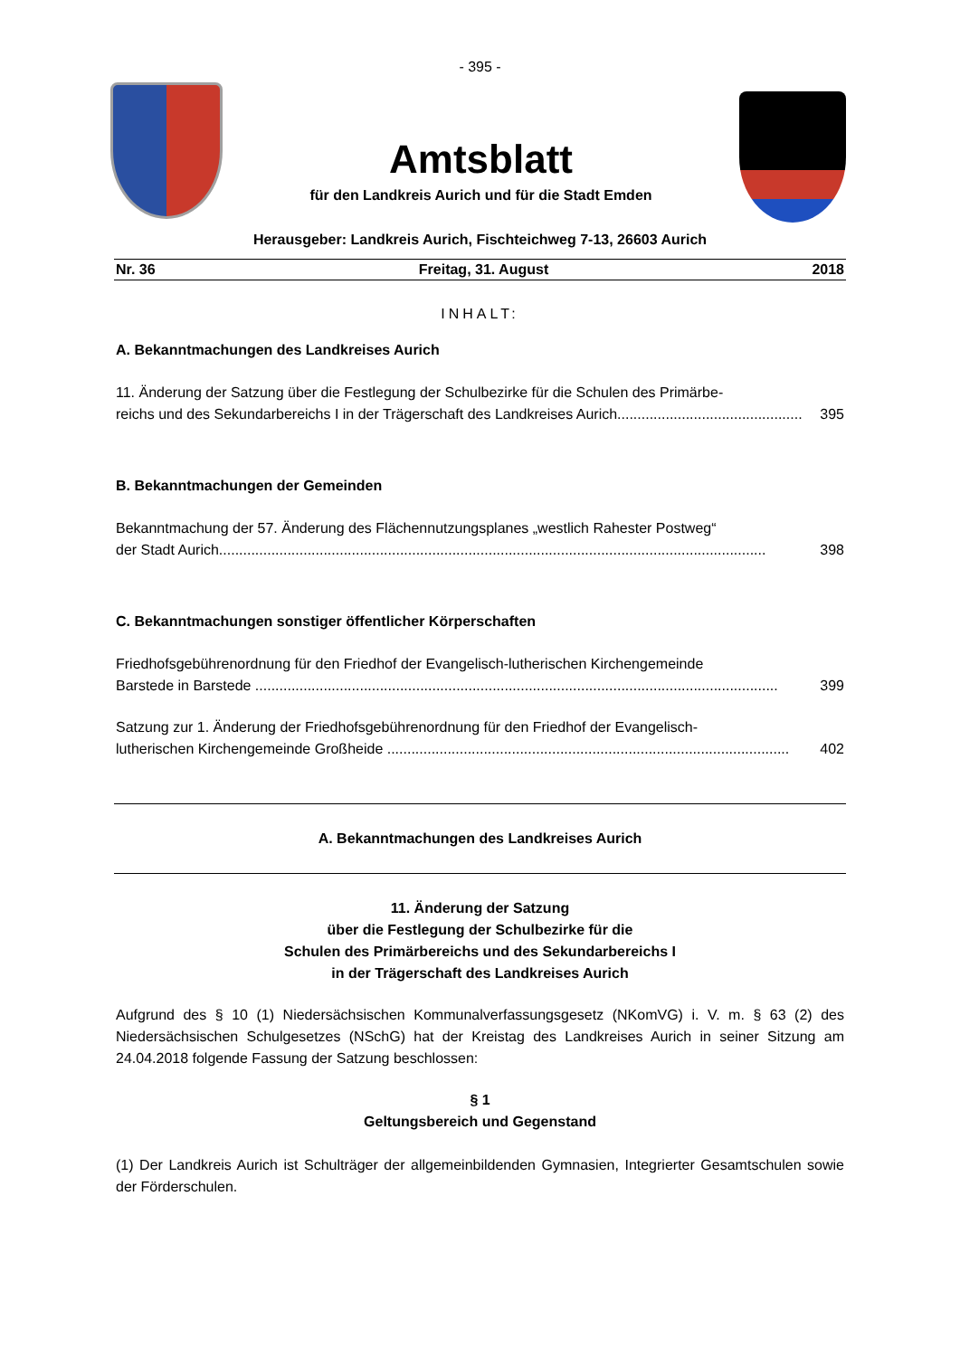- 395 -
Amtsblatt
für den Landkreis Aurich und für die Stadt Emden
Herausgeber: Landkreis Aurich, Fischteichweg 7-13, 26603 Aurich
Nr. 36 Freitag, 31. August 2018
INHALT:
A. Bekanntmachungen des Landkreises Aurich
11. Änderung der Satzung über die Festlegung der Schulbezirke für die Schulen des Primärbe-
reichs und des Sekundarbereichs I in der Trägerschaft des Landkreises Aurich.............................................. 395
B. Bekanntmachungen der Gemeinden
Bekanntmachung der 57. Änderung des Flächennutzungsplanes „westlich Rahester Postweg“
der Stadt Aurich........................................................................................................................................ 398
C. Bekanntmachungen sonstiger öffentlicher Körperschaften
Friedhofsgebührenordnung für den Friedhof der Evangelisch-lutherischen Kirchengemeinde
Barstede in Barstede .................................................................................................................................. 399
Satzung zur 1. Änderung der Friedhofsgebührenordnung für den Friedhof der Evangelisch-
lutherischen Kirchengemeinde Großheide .................................................................................................... 402
A. Bekanntmachungen des Landkreises Aurich
11. Änderung der Satzung
über die Festlegung der Schulbezirke für die
Schulen des Primärbereichs und des Sekundarbereichs I
in der Trägerschaft des Landkreises Aurich
Aufgrund des § 10 (1) Niedersächsischen Kommunalverfassungsgesetz (NKomVG) i. V. m. § 63 (2) des Niedersächsischen Schulgesetzes (NSchG) hat der Kreistag des Landkreises Aurich in seiner Sitzung am 24.04.2018 folgende Fassung der Satzung beschlossen:
§ 1
Geltungsbereich und Gegenstand
(1) Der Landkreis Aurich ist Schulträger der allgemeinbildenden Gymnasien, Integrierter Gesamtschulen sowie der Förderschulen.